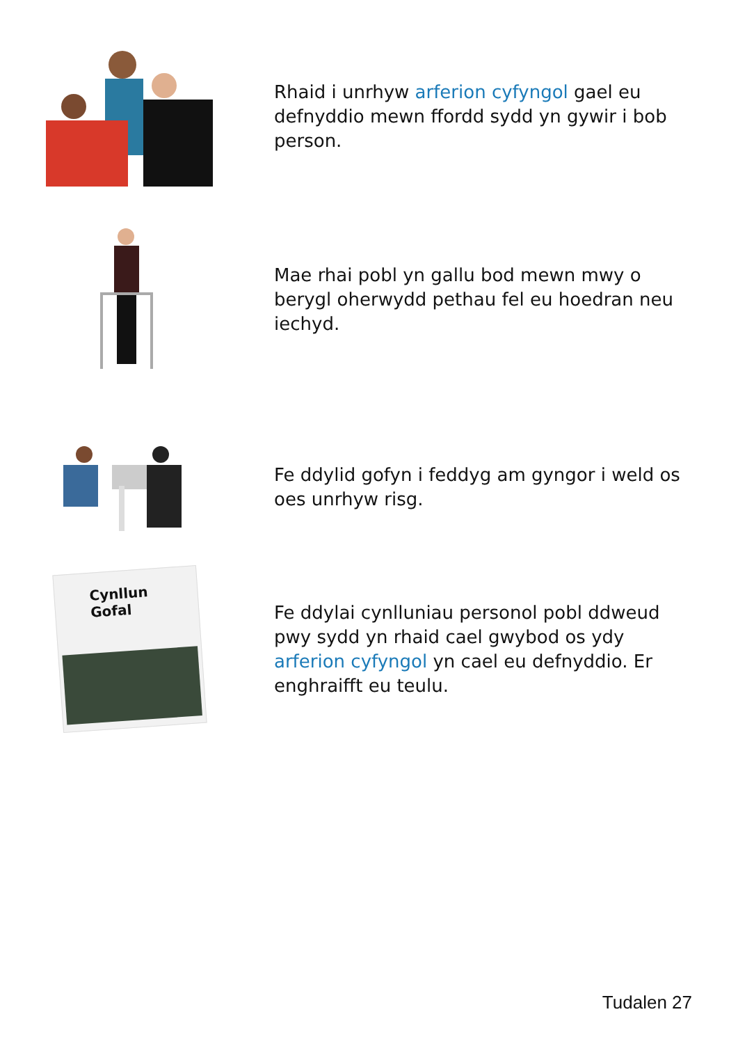Rhaid i unrhyw arferion cyfyngol gael eu defnyddio mewn ffordd sydd yn gywir i bob person.
Mae rhai pobl yn gallu bod mewn mwy o berygl oherwydd pethau fel eu hoedran neu iechyd.
Fe ddylid gofyn i feddyg am gyngor i weld os oes unrhyw risg.
Cynllun
Gofal
Fe ddylai cynlluniau personol pobl ddweud pwy sydd yn rhaid cael gwybod os ydy arferion cyfyngol yn cael eu defnyddio. Er enghraifft eu teulu.
Tudalen 27